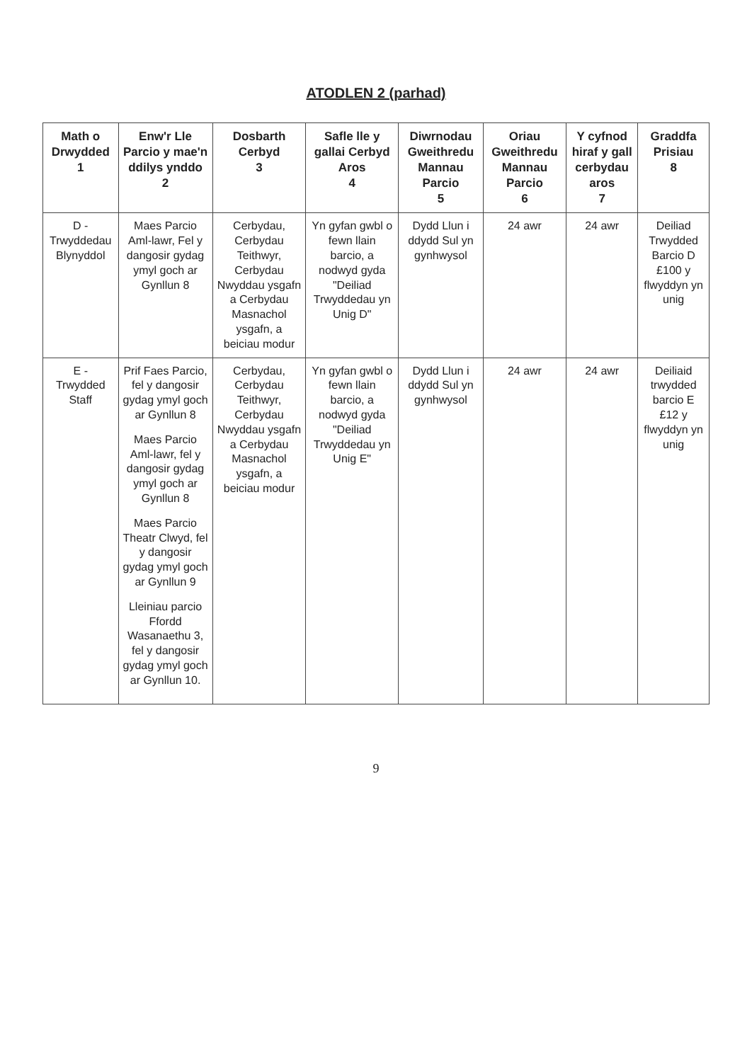ATODLEN 2 (parhad)
| Math o Drwydded 1 | Enw'r Lle Parcio y mae'n ddilys ynddo 2 | Dosbarth Cerbyd 3 | Safle lle y gallai Cerbyd Aros 4 | Diwrnodau Gweithredu Mannau Parcio 5 | Oriau Gweithredu Mannau Parcio 6 | Y cyfnod hiraf y gall cerbydau aros 7 | Graddfa Prisiau 8 |
| --- | --- | --- | --- | --- | --- | --- | --- |
| D - Trwyddedau Blynyddol | Maes Parcio Aml-lawr, Fel y dangosir gydag ymyl goch ar Gynllun 8 | Cerbydau, Cerbydau Teithwyr, Cerbydau Nwyddau ysgafn a Cerbydau Masnachol ysgafn, a beiciau modur | Yn gyfan gwbl o fewn llain barcio, a nodwyd gyda "Deiliad Trwyddedau yn Unig D" | Dydd Llun i ddydd Sul yn gynhwysol | 24 awr | 24 awr | Deiliad Trwydded Barcio D £100 y flwyddyn yn unig |
| E - Trwydded Staff | Prif Faes Parcio, fel y dangosir gydag ymyl goch ar Gynllun 8 Maes Parcio Aml-lawr, fel y dangosir gydag ymyl goch ar Gynllun 8 Maes Parcio Theatr Clwyd, fel y dangosir gydag ymyl goch ar Gynllun 9 Lleiniau parcio Ffordd Wasanaethu 3, fel y dangosir gydag ymyl goch ar Gynllun 10. | Cerbydau, Cerbydau Teithwyr, Cerbydau Nwyddau ysgafn a Cerbydau Masnachol ysgafn, a beiciau modur | Yn gyfan gwbl o fewn llain barcio, a nodwyd gyda "Deiliad Trwyddedau yn Unig E" | Dydd Llun i ddydd Sul yn gynhwysol | 24 awr | 24 awr | Deiliaid trwydded barcio E £12 y flwyddyn yn unig |
9